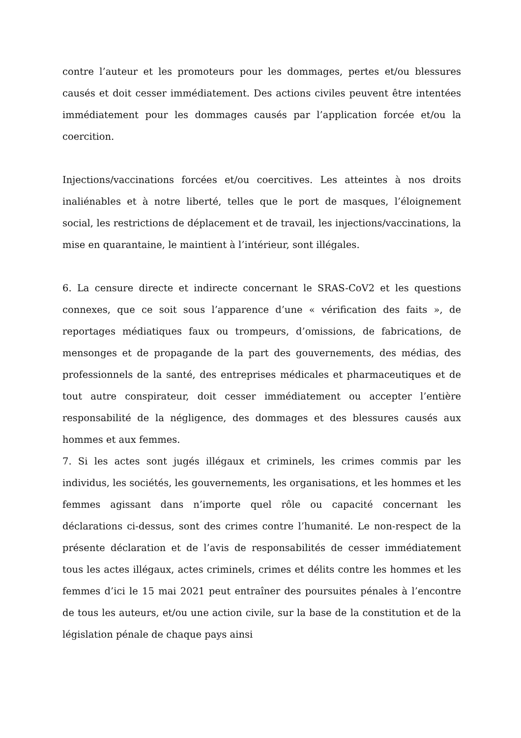contre l’auteur et les promoteurs pour les dommages, pertes et/ou blessures causés et doit cesser immédiatement. Des actions civiles peuvent être intentées immédiatement pour les dommages causés par l’application forcée et/ou la coercition.
Injections/vaccinations forcées et/ou coercitives. Les atteintes à nos droits inaliénables et à notre liberté, telles que le port de masques, l’éloignement social, les restrictions de déplacement et de travail, les injections/vaccinations, la mise en quarantaine, le maintient à l’intérieur, sont illégales.
6. La censure directe et indirecte concernant le SRAS-CoV2 et les questions connexes, que ce soit sous l’apparence d’une « vérification des faits », de reportages médiatiques faux ou trompeurs, d’omissions, de fabrications, de mensonges et de propagande de la part des gouvernements, des médias, des professionnels de la santé, des entreprises médicales et pharmaceutiques et de tout autre conspirateur, doit cesser immédiatement ou accepter l’entière responsabilité de la négligence, des dommages et des blessures causés aux hommes et aux femmes.
7. Si les actes sont jugés illégaux et criminels, les crimes commis par les individus, les sociétés, les gouvernements, les organisations, et les hommes et les femmes agissant dans n’importe quel rôle ou capacité concernant les déclarations ci-dessus, sont des crimes contre l’humanité. Le non-respect de la présente déclaration et de l’avis de responsabilités de cesser immédiatement tous les actes illégaux, actes criminels, crimes et délits contre les hommes et les femmes d’ici le 15 mai 2021 peut entraîner des poursuites pénales à l’encontre de tous les auteurs, et/ou une action civile, sur la base de la constitution et de la législation pénale de chaque pays ainsi